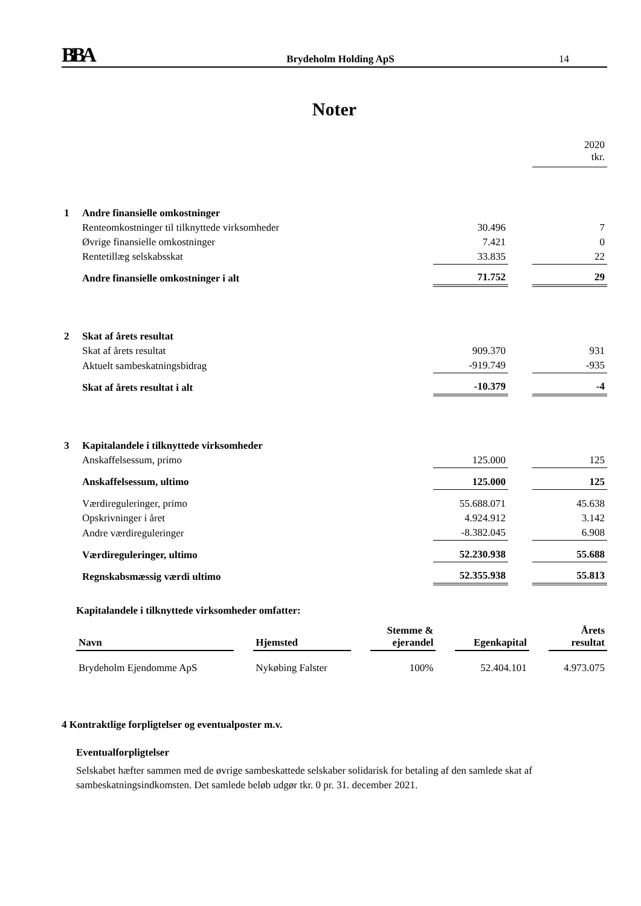BBA
Brydeholm Holding ApS
14
Noter
| | | | | 2020 tkr. |
| 1 | Andre finansielle omkostninger | | | |
| | Renteomkostninger til tilknyttede virksomheder | 30.496 | | 7 |
| | Øvrige finansielle omkostninger | 7.421 | | 0 |
| | Rentetillæg selskabsskat | 33.835 | | 22 |
| | Andre finansielle omkostninger i alt | 71.752 | | 29 |
| 2 | Skat af årets resultat | | | |
| | Skat af årets resultat | 909.370 | | 931 |
| | Aktuelt sambeskatningsbidrag | -919.749 | | -935 |
| | Skat af årets resultat i alt | -10.379 | | -4 |
| 3 | Kapitalandele i tilknyttede virksomheder | | | |
| | Anskaffelsessum, primo | 125.000 | | 125 |
| | Anskaffelsessum, ultimo | 125.000 | | 125 |
| | Værdireguleringer, primo | 55.688.071 | | 45.638 |
| | Opskrivninger i året | 4.924.912 | | 3.142 |
| | Andre værdireguleringer | -8.382.045 | | 6.908 |
| | Værdireguleringer, ultimo | 52.230.938 | | 55.688 |
| | Regnskabsmæssig værdi ultimo | 52.355.938 | | 55.813 |
Kapitalandele i tilknyttede virksomheder omfatter:
| Navn | | Hjemsted | | Stemme & ejerandel | | Egenkapital | | Årets resultat |
| --- | --- | --- | --- | --- | --- | --- | --- | --- |
| Brydeholm Ejendomme ApS | | Nykøbing Falster | | 100% | | 52.404.101 | | 4.973.075 |
4 Kontraktlige forpligtelser og eventualposter m.v.
Eventualforpligtelser
Selskabet hæfter sammen med de øvrige sambeskattede selskaber solidarisk for betaling af den samlede skat af sambeskatningsindkomsten. Det samlede beløb udgør tkr. 0 pr. 31. december 2021.